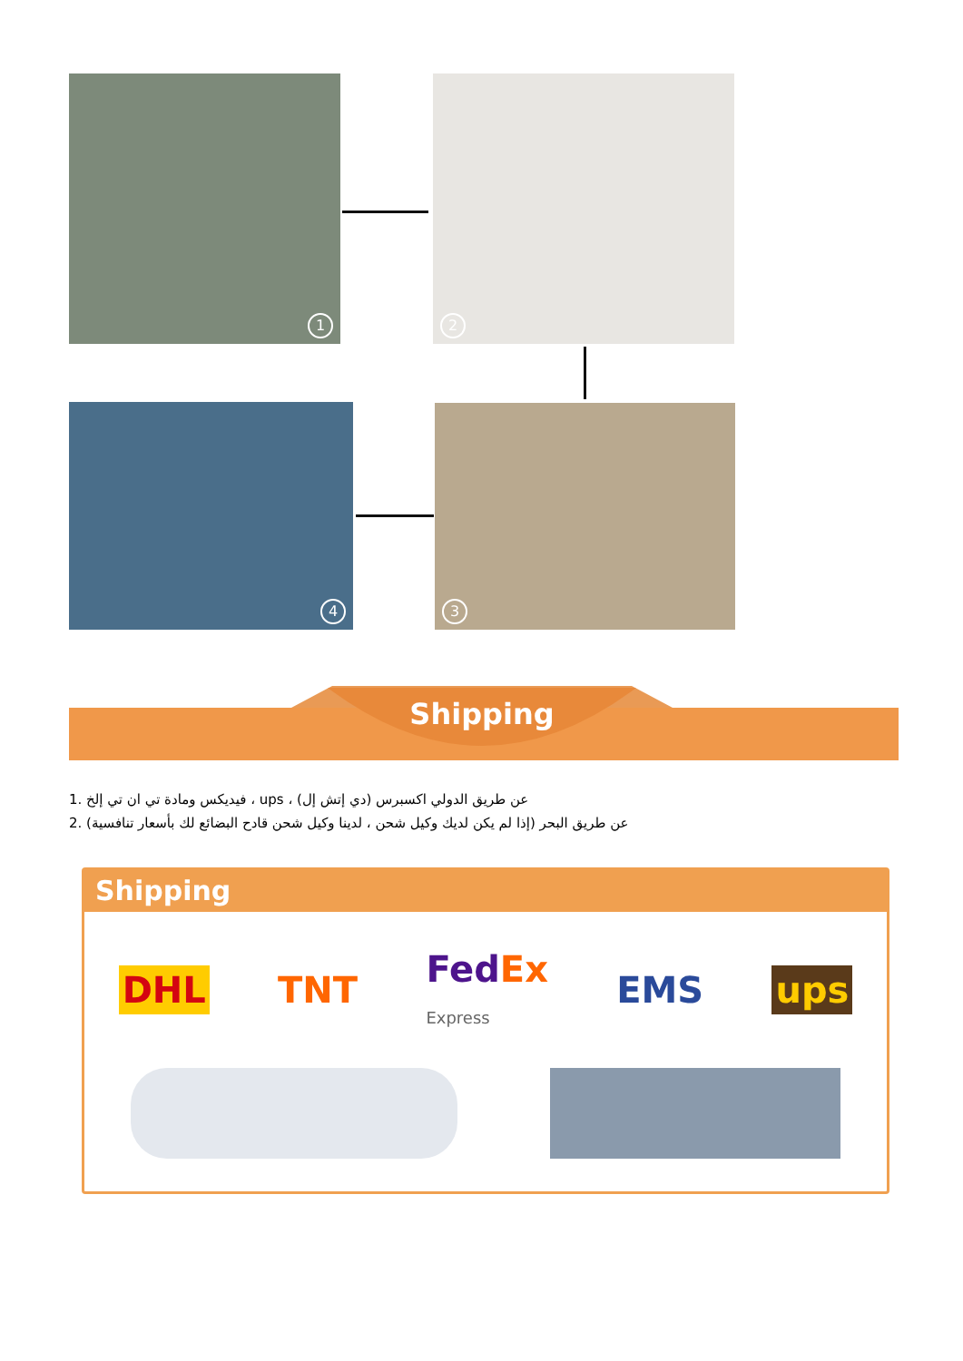1 2
3
4
Shipping
1. فيديكس ومادة تي ان تي إلخ ، ups ، عن طريق الدولي اكسبرس (دي إتش إل)
2. عن طريق البحر (إذا لم يكن لديك وكيل شحن ، لدينا وكيل شحن قادح البضائع لك بأسعار تنافسية)
Shipping
DHL TNT FedEx
Express EMS ups